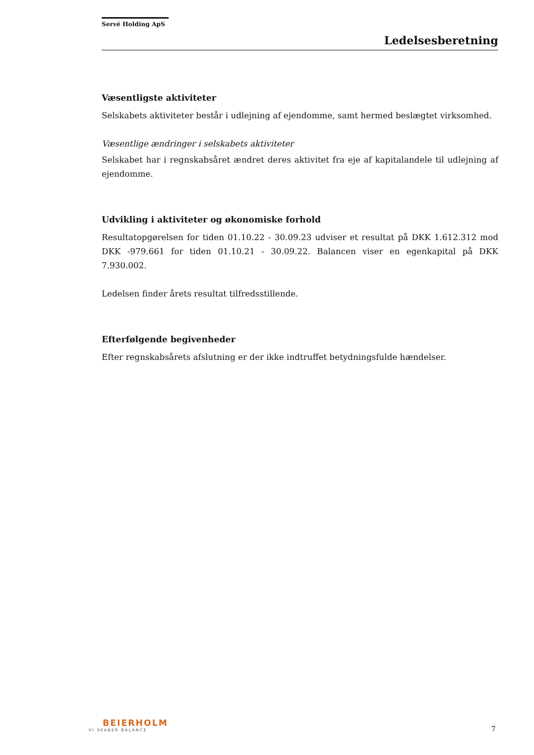Servé Holding ApS
Ledelsesberetning
Væsentligste aktiviteter
Selskabets aktiviteter består i udlejning af ejendomme, samt hermed beslægtet virksomhed.
Væsentlige ændringer i selskabets aktiviteter
Selskabet har i regnskabsåret ændret deres aktivitet fra eje af kapitalandele til udlejning af ejendomme.
Udvikling i aktiviteter og økonomiske forhold
Resultatopgørelsen for tiden 01.10.22 - 30.09.23 udviser et resultat på DKK 1.612.312 mod DKK -979.661 for tiden 01.10.21 - 30.09.22. Balancen viser en egenkapital på DKK 7.930.002.
Ledelsen finder årets resultat tilfredsstillende.
Efterfølgende begivenheder
Efter regnskabsårets afslutning er der ikke indtruffet betydningsfulde hændelser.
BEIERHOLM
VI SKABER BALANCE
7